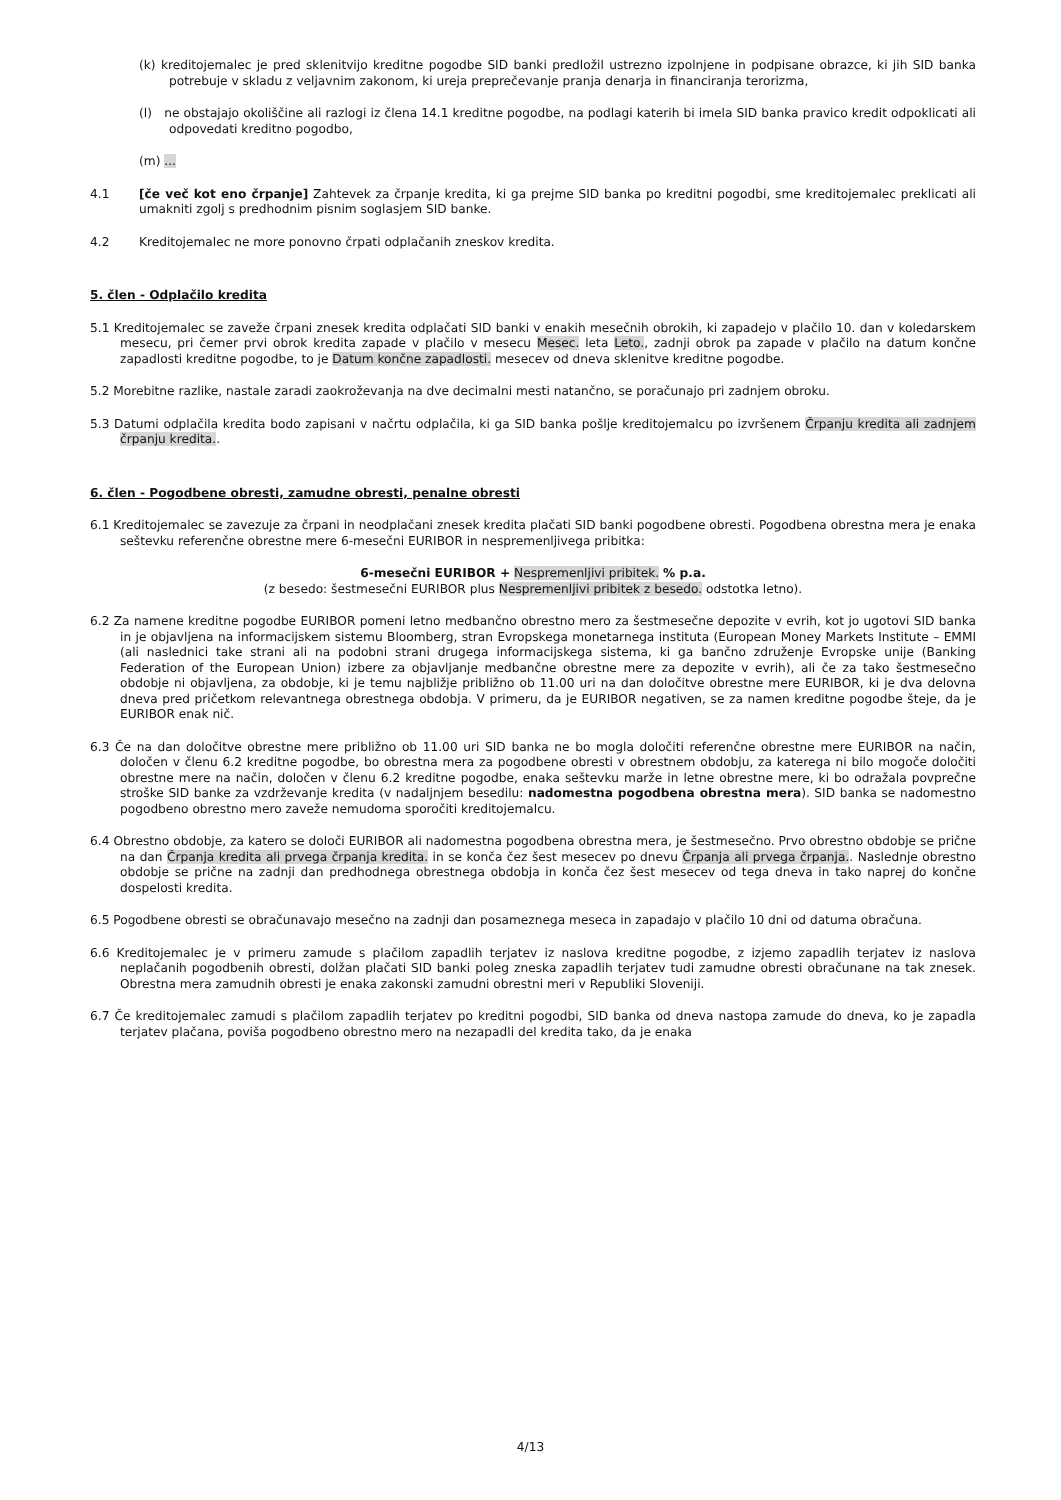(k) kreditojemalec je pred sklenitvijo kreditne pogodbe SID banki predložil ustrezno izpolnjene in podpisane obrazce, ki jih SID banka potrebuje v skladu z veljavnim zakonom, ki ureja preprečevanje pranja denarja in financiranja terorizma,
(l) ne obstajajo okoliščine ali razlogi iz člena 14.1 kreditne pogodbe, na podlagi katerih bi imela SID banka pravico kredit odpoklicati ali odpovedati kreditno pogodbo,
(m) ...
4.1 [če več kot eno črpanje] Zahtevek za črpanje kredita, ki ga prejme SID banka po kreditni pogodbi, sme kreditojemalec preklicati ali umakniti zgolj s predhodnim pisnim soglasjem SID banke.
4.2 Kreditojemalec ne more ponovno črpati odplačanih zneskov kredita.
5. člen - Odplačilo kredita
5.1 Kreditojemalec se zaveže črpani znesek kredita odplačati SID banki v enakih mesečnih obrokih, ki zapadejo v plačilo 10. dan v koledarskem mesecu, pri čemer prvi obrok kredita zapade v plačilo v mesecu Mesec. leta Leto., zadnji obrok pa zapade v plačilo na datum končne zapadlosti kreditne pogodbe, to je Datum končne zapadlosti. mesecev od dneva sklenitve kreditne pogodbe.
5.2 Morebitne razlike, nastale zaradi zaokroževanja na dve decimalni mesti natančno, se poračunajo pri zadnjem obroku.
5.3 Datumi odplačila kredita bodo zapisani v načrtu odplačila, ki ga SID banka pošlje kreditojemalcu po izvršenem Črpanju kredita ali zadnjem črpanju kredita..
6. člen - Pogodbene obresti, zamudne obresti, penalne obresti
6.1 Kreditojemalec se zavezuje za črpani in neodplačani znesek kredita plačati SID banki pogodbene obresti. Pogodbena obrestna mera je enaka seštevku referenčne obrestne mere 6-mesečni EURIBOR in nespremenljivega pribitka:
6-mesečni EURIBOR + Nespremenljivi pribitek. % p.a.
(z besedo: šestmesečni EURIBOR plus Nespremenljivi pribitek z besedo. odstotka letno).
6.2 Za namene kreditne pogodbe EURIBOR pomeni letno medbančno obrestno mero za šestmesečne depozite v evrih, kot jo ugotovi SID banka in je objavljena na informacijskem sistemu Bloomberg, stran Evropskega monetarnega instituta (European Money Markets Institute – EMMI (ali naslednici take strani ali na podobni strani drugega informacijskega sistema, ki ga bančno združenje Evropske unije (Banking Federation of the European Union) izbere za objavljanje medbančne obrestne mere za depozite v evrih), ali če za tako šestmesečno obdobje ni objavljena, za obdobje, ki je temu najbližje približno ob 11.00 uri na dan določitve obrestne mere EURIBOR, ki je dva delovna dneva pred pričetkom relevantnega obrestnega obdobja. V primeru, da je EURIBOR negativen, se za namen kreditne pogodbe šteje, da je EURIBOR enak nič.
6.3 Če na dan določitve obrestne mere približno ob 11.00 uri SID banka ne bo mogla določiti referenčne obrestne mere EURIBOR na način, določen v členu 6.2 kreditne pogodbe, bo obrestna mera za pogodbene obresti v obrestnem obdobju, za katerega ni bilo mogoče določiti obrestne mere na način, določen v členu 6.2 kreditne pogodbe, enaka seštevku marže in letne obrestne mere, ki bo odražala povprečne stroške SID banke za vzdrževanje kredita (v nadaljnjem besedilu: nadomestna pogodbena obrestna mera). SID banka se nadomestno pogodbeno obrestno mero zaveže nemudoma sporočiti kreditojemalcu.
6.4 Obrestno obdobje, za katero se določi EURIBOR ali nadomestna pogodbena obrestna mera, je šestmesečno. Prvo obrestno obdobje se prične na dan Črpanja kredita ali prvega črpanja kredita. in se konča čez šest mesecev po dnevu Črpanja ali prvega črpanja.. Naslednje obrestno obdobje se prične na zadnji dan predhodnega obrestnega obdobja in konča čez šest mesecev od tega dneva in tako naprej do končne dospelosti kredita.
6.5 Pogodbene obresti se obračunavajo mesečno na zadnji dan posameznega meseca in zapadajo v plačilo 10 dni od datuma obračuna.
6.6 Kreditojemalec je v primeru zamude s plačilom zapadlih terjatev iz naslova kreditne pogodbe, z izjemo zapadlih terjatev iz naslova neplačanih pogodbenih obresti, dolžan plačati SID banki poleg zneska zapadlih terjatev tudi zamudne obresti obračunane na tak znesek. Obrestna mera zamudnih obresti je enaka zakonski zamudni obrestni meri v Republiki Sloveniji.
6.7 Če kreditojemalec zamudi s plačilom zapadlih terjatev po kreditni pogodbi, SID banka od dneva nastopa zamude do dneva, ko je zapadla terjatev plačana, poviša pogodbeno obrestno mero na nezapadli del kredita tako, da je enaka
4/13